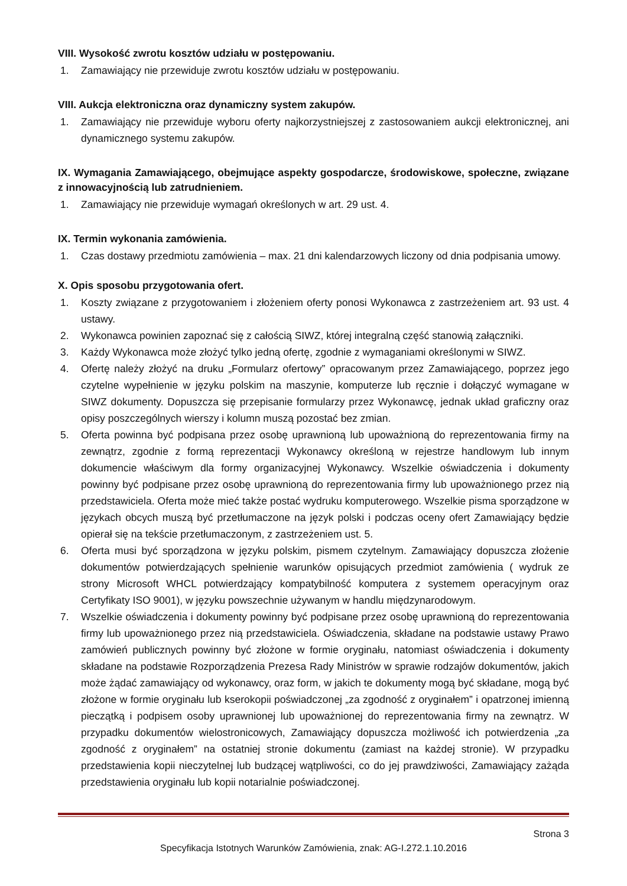VIII. Wysokość zwrotu kosztów udziału w postępowaniu.
1. Zamawiający nie przewiduje zwrotu kosztów udziału w postępowaniu.
VIII. Aukcja elektroniczna oraz dynamiczny system zakupów.
1. Zamawiający nie przewiduje wyboru oferty najkorzystniejszej z zastosowaniem aukcji elektronicznej, ani dynamicznego systemu zakupów.
IX. Wymagania Zamawiającego, obejmujące aspekty gospodarcze, środowiskowe, społeczne, związane z innowacyjnością lub zatrudnieniem.
1. Zamawiający nie przewiduje wymagań określonych w art. 29 ust. 4.
IX. Termin wykonania zamówienia.
1. Czas dostawy przedmiotu zamówienia – max. 21 dni kalendarzowych liczony od dnia podpisania umowy.
X. Opis sposobu przygotowania ofert.
1. Koszty związane z przygotowaniem i złożeniem oferty ponosi Wykonawca z zastrzeżeniem art. 93 ust. 4 ustawy.
2. Wykonawca powinien zapoznać się z całością SIWZ, której integralną część stanowią załączniki.
3. Każdy Wykonawca może złożyć tylko jedną ofertę, zgodnie z wymaganiami określonymi w SIWZ.
4. Ofertę należy złożyć na druku „Formularz ofertowy” opracowanym przez Zamawiającego, poprzez jego czytelne wypełnienie w języku polskim na maszynie, komputerze lub ręcznie i dołączyć wymagane w SIWZ dokumenty. Dopuszcza się przepisanie formularzy przez Wykonawcę, jednak układ graficzny oraz opisy poszczególnych wierszy i kolumn muszą pozostać bez zmian.
5. Oferta powinna być podpisana przez osobę uprawnioną lub upoważnioną do reprezentowania firmy na zewnątrz, zgodnie z formą reprezentacji Wykonawcy określoną w rejestrze handlowym lub innym dokumencie właściwym dla formy organizacyjnej Wykonawcy. Wszelkie oświadczenia i dokumenty powinny być podpisane przez osobę uprawnioną do reprezentowania firmy lub upoważnionego przez nią przedstawiciela. Oferta może mieć także postać wydruku komputerowego. Wszelkie pisma sporządzone w językach obcych muszą być przetłumaczone na język polski i podczas oceny ofert Zamawiający będzie opierał się na tekście przetłumaczonym, z zastrzeżeniem ust. 5.
6. Oferta musi być sporządzona w języku polskim, pismem czytelnym. Zamawiający dopuszcza złożenie dokumentów potwierdzających spełnienie warunków opisujących przedmiot zamówienia ( wydruk ze strony Microsoft WHCL potwierdzający kompatybilność komputera z systemem operacyjnym oraz Certyfikaty ISO 9001), w języku powszechnie używanym w handlu międzynarodowym.
7. Wszelkie oświadczenia i dokumenty powinny być podpisane przez osobę uprawnioną do reprezentowania firmy lub upoważnionego przez nią przedstawiciela. Oświadczenia, składane na podstawie ustawy Prawo zamówień publicznych powinny być złożone w formie oryginału, natomiast oświadczenia i dokumenty składane na podstawie Rozporządzenia Prezesa Rady Ministrów w sprawie rodzajów dokumentów, jakich może żądać zamawiający od wykonawcy, oraz form, w jakich te dokumenty mogą być składane, mogą być złożone w formie oryginału lub kserokopii poświadczonej „za zgodność z oryginałem” i opatrzonej imienną pieczątką i podpisem osoby uprawnionej lub upoważnionej do reprezentowania firmy na zewnątrz. W przypadku dokumentów wielostronicowych, Zamawiający dopuszcza możliwość ich potwierdzenia „za zgodność z oryginałem” na ostatniej stronie dokumentu (zamiast na każdej stronie). W przypadku przedstawienia kopii nieczytelnej lub budzącej wątpliwości, co do jej prawdziwości, Zamawiający zażąda przedstawienia oryginału lub kopii notarialnie poświadczonej.
Strona 3
Specyfikacja Istotnych Warunków Zamówienia, znak: AG-I.272.1.10.2016